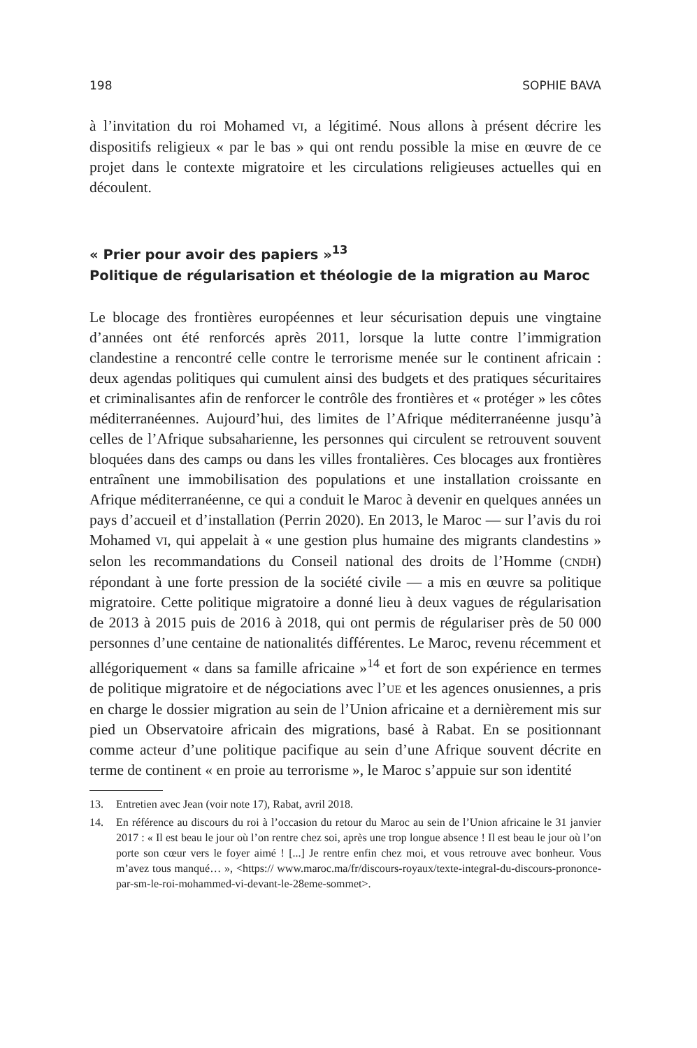198 SOPHIE BAVA
à l’invitation du roi Mohamed VI, a légitimé. Nous allons à présent décrire les dispositifs religieux « par le bas » qui ont rendu possible la mise en œuvre de ce projet dans le contexte migratoire et les circulations religieuses actuelles qui en découlent.
« Prier pour avoir des papiers »<sup>13</sup>
Politique de régularisation et théologie de la migration au Maroc
Le blocage des frontières européennes et leur sécurisation depuis une vingtaine d’années ont été renforcés après 2011, lorsque la lutte contre l’immigration clandestine a rencontré celle contre le terrorisme menée sur le continent africain : deux agendas politiques qui cumulent ainsi des budgets et des pratiques sécuritaires et criminalisantes afin de renforcer le contrôle des frontières et « protéger » les côtes méditerranéennes. Aujourd’hui, des limites de l’Afrique méditerranéenne jusqu’à celles de l’Afrique subsaharienne, les personnes qui circulent se retrouvent souvent bloquées dans des camps ou dans les villes frontalières. Ces blocages aux frontières entraînent une immobilisation des populations et une installation croissante en Afrique méditerranéenne, ce qui a conduit le Maroc à devenir en quelques années un pays d’accueil et d’installation (Perrin 2020). En 2013, le Maroc — sur l’avis du roi Mohamed VI, qui appelait à « une gestion plus humaine des migrants clandestins » selon les recommandations du Conseil national des droits de l’Homme (CNDH) répondant à une forte pression de la société civile — a mis en œuvre sa politique migratoire. Cette politique migratoire a donné lieu à deux vagues de régularisation de 2013 à 2015 puis de 2016 à 2018, qui ont permis de régulariser près de 50 000 personnes d’une centaine de nationalités différentes. Le Maroc, revenu récemment et allégoriquement « dans sa famille africaine »<sup>14</sup> et fort de son expérience en termes de politique migratoire et de négociations avec l’UE et les agences onusiennes, a pris en charge le dossier migration au sein de l’Union africaine et a dernièrement mis sur pied un Observatoire africain des migrations, basé à Rabat. En se positionnant comme acteur d’une politique pacifique au sein d’une Afrique souvent décrite en terme de continent « en proie au terrorisme », le Maroc s’appuie sur son identité
13. Entretien avec Jean (voir note 17), Rabat, avril 2018.
14. En référence au discours du roi à l’occasion du retour du Maroc au sein de l’Union africaine le 31 janvier 2017 : « Il est beau le jour où l’on rentre chez soi, après une trop longue absence ! Il est beau le jour où l’on porte son cœur vers le foyer aimé ! [...] Je rentre enfin chez moi, et vous retrouve avec bonheur. Vous m’avez tous manqué… », <https:// www.maroc.ma/fr/discours-royaux/texte-integral-du-discours-prononce-par-sm-le-roi-mohammed-vi-devant-le-28eme-sommet>.